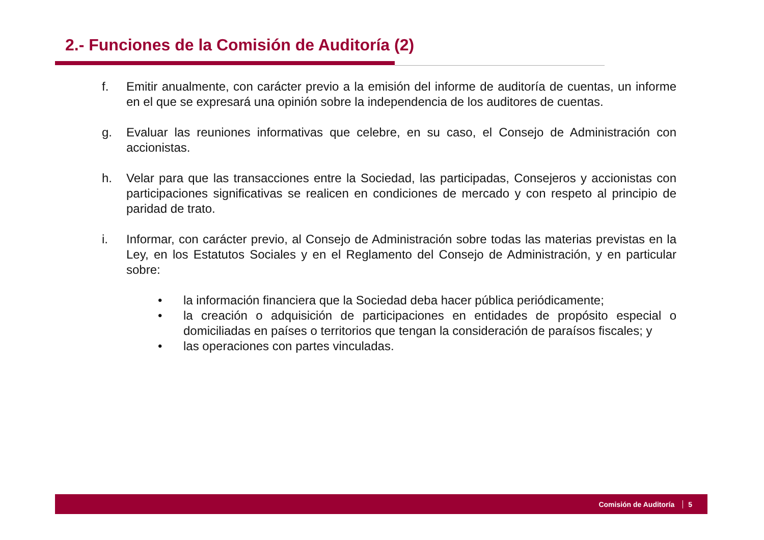2.- Funciones de la Comisión de Auditoría (2)
f. Emitir anualmente, con carácter previo a la emisión del informe de auditoría de cuentas, un informe en el que se expresará una opinión sobre la independencia de los auditores de cuentas.
g. Evaluar las reuniones informativas que celebre, en su caso, el Consejo de Administración con accionistas.
h. Velar para que las transacciones entre la Sociedad, las participadas, Consejeros y accionistas con participaciones significativas se realicen en condiciones de mercado y con respeto al principio de paridad de trato.
i. Informar, con carácter previo, al Consejo de Administración sobre todas las materias previstas en la Ley, en los Estatutos Sociales y en el Reglamento del Consejo de Administración, y en particular sobre:
• la información financiera que la Sociedad deba hacer pública periódicamente;
• la creación o adquisición de participaciones en entidades de propósito especial o domiciliadas en países o territorios que tengan la consideración de paraísos fiscales; y
• las operaciones con partes vinculadas.
Comisión de Auditoría 5